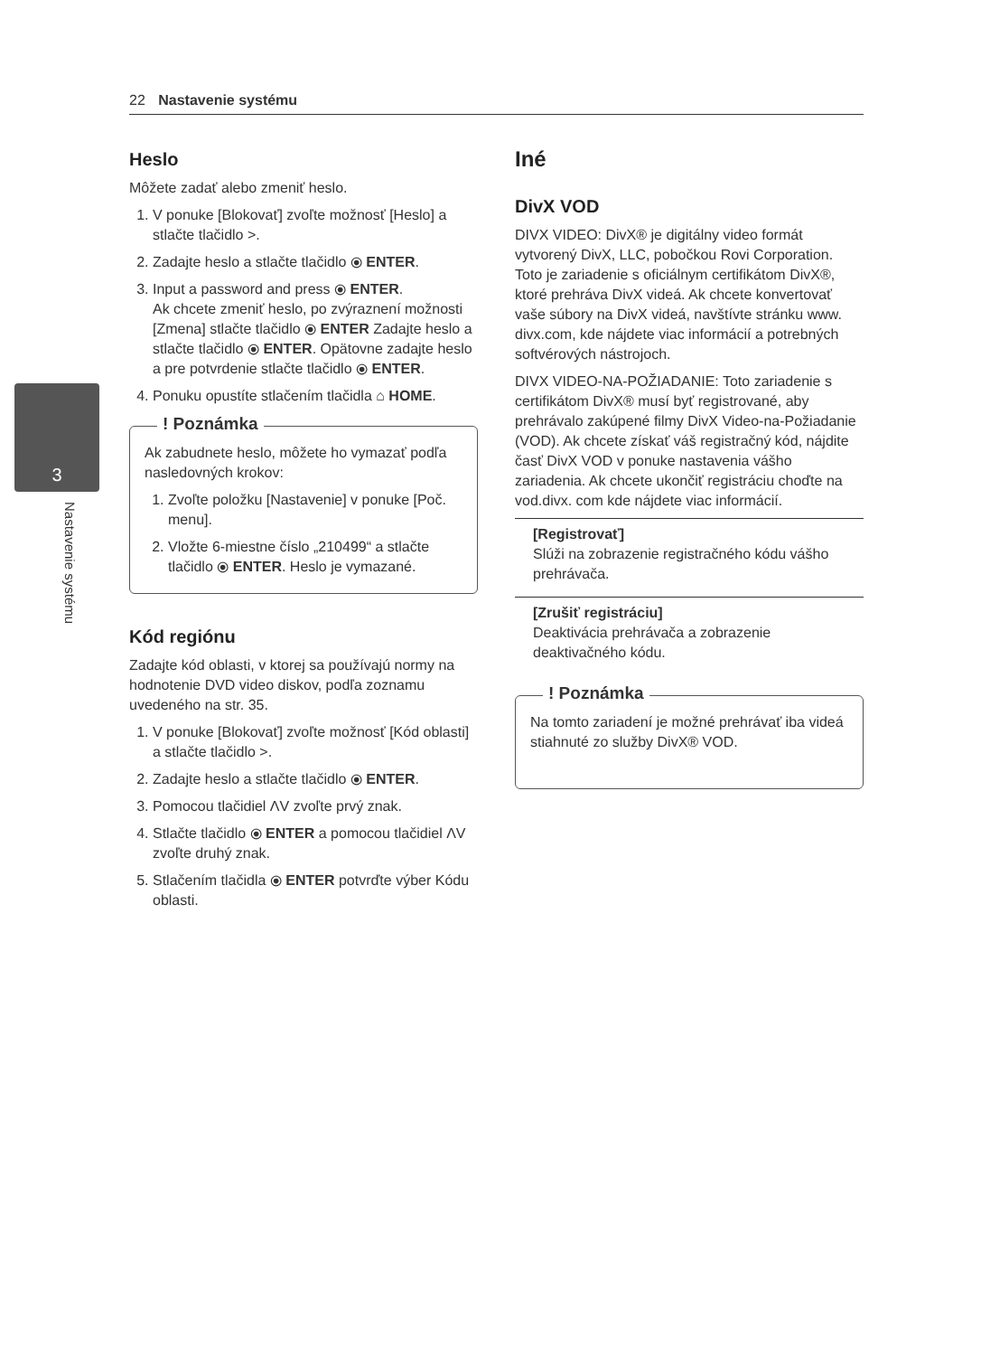22 Nastavenie systému
3
Nastavenie systému
Heslo
Môžete zadať alebo zmeniť heslo.
1. V ponuke [Blokovať] zvoľte možnosť [Heslo] a stlačte tlačidlo >.
2. Zadajte heslo a stlačte tlačidlo ⦿ ENTER.
3. Input a password and press ⦿ ENTER.
Ak chcete zmeniť heslo, po zvýraznení možnosti [Zmena] stlačte tlačidlo ⦿ ENTER Zadajte heslo a stlačte tlačidlo ⦿ ENTER. Opätovne zadajte heslo a pre potvrdenie stlačte tlačidlo ⦿ ENTER.
4. Ponuku opustíte stlačením tlačidla ⌂ HOME.
! Poznámka
Ak zabudnete heslo, môžete ho vymazať podľa nasledovných krokov:
1. Zvoľte položku [Nastavenie] v ponuke [Poč. menu].
2. Vložte 6-miestne číslo „210499“ a stlačte tlačidlo ⦿ ENTER. Heslo je vymazané.
Kód regiónu
Zadajte kód oblasti, v ktorej sa používajú normy na hodnotenie DVD video diskov, podľa zoznamu uvedeného na str. 35.
1. V ponuke [Blokovať] zvoľte možnosť [Kód oblasti] a stlačte tlačidlo >.
2. Zadajte heslo a stlačte tlačidlo ⦿ ENTER.
3. Pomocou tlačidiel ΛV zvoľte prvý znak.
4. Stlačte tlačidlo ⦿ ENTER a pomocou tlačidiel ΛV zvoľte druhý znak.
5. Stlačením tlačidla ⦿ ENTER potvrďte výber Kódu oblasti.
Iné
DivX VOD
DIVX VIDEO: DivX® je digitálny video formát vytvorený DivX, LLC, pobočkou Rovi Corporation. Toto je zariadenie s oficiálnym certifikátom DivX®, ktoré prehráva DivX videá. Ak chcete konvertovať vaše súbory na DivX videá, navštívte stránku www. divx.com, kde nájdete viac informácií a potrebných softvérových nástrojoch.
DIVX VIDEO-NA-POŽIADANIE: Toto zariadenie s certifikátom DivX® musí byť registrované, aby prehrávalo zakúpené filmy DivX Video-na-Požiadanie (VOD). Ak chcete získať váš registračný kód, nájdite časť DivX VOD v ponuke nastavenia vášho zariadenia. Ak chcete ukončiť registráciu choďte na vod.divx. com kde nájdete viac informácií.
[Registrovať]
Slúži na zobrazenie registračného kódu vášho prehrávača.
[Zrušiť registráciu]
Deaktivácia prehrávača a zobrazenie deaktivačného kódu.
! Poznámka
Na tomto zariadení je možné prehrávať iba videá stiahnuté zo služby DivX® VOD.